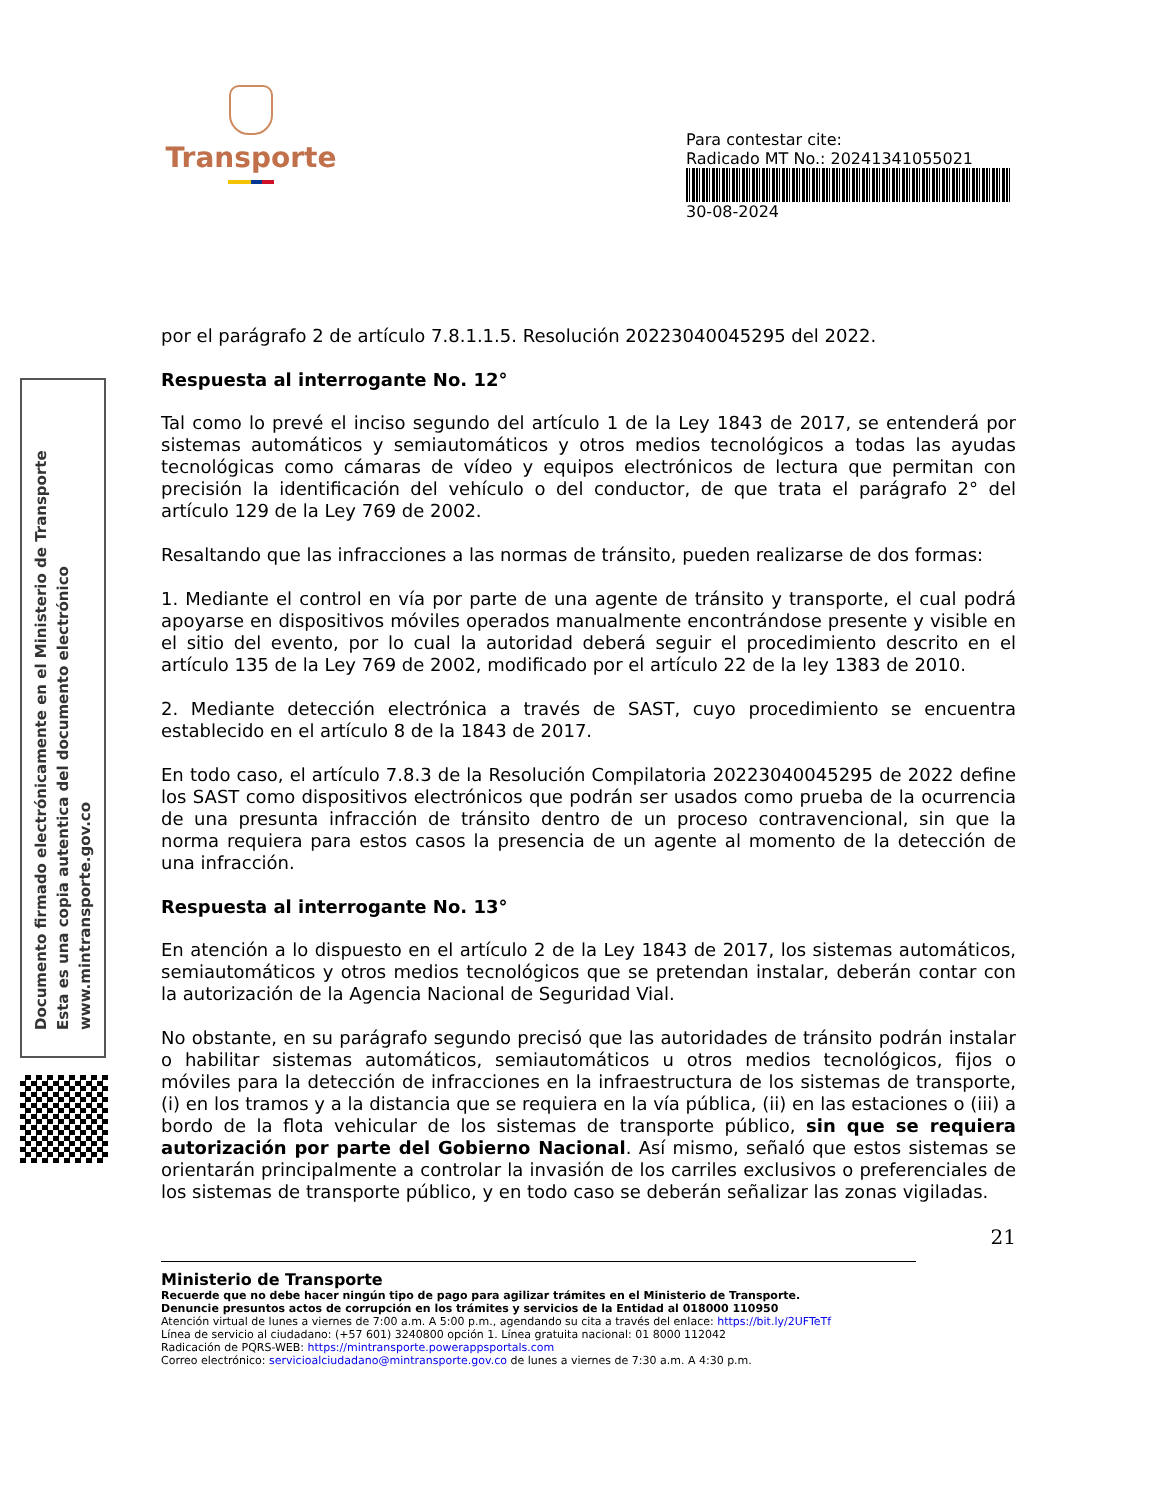Documento firmado electrónicamente en el Ministerio de Transporte
Esta es una copia autentica del documento electrónico
www.mintransporte.gov.co
Transporte
Para contestar cite:
Radicado MT No.: 20241341055021
30-08-2024
por el parágrafo 2 de artículo 7.8.1.1.5. Resolución 20223040045295 del 2022.
Respuesta al interrogante No. 12°
Tal como lo prevé el inciso segundo del artículo 1 de la Ley 1843 de 2017, se entenderá por sistemas automáticos y semiautomáticos y otros medios tecnológicos a todas las ayudas tecnológicas como cámaras de vídeo y equipos electrónicos de lectura que permitan con precisión la identificación del vehículo o del conductor, de que trata el parágrafo 2° del artículo 129 de la Ley 769 de 2002.
Resaltando que las infracciones a las normas de tránsito, pueden realizarse de dos formas:
1. Mediante el control en vía por parte de una agente de tránsito y transporte, el cual podrá apoyarse en dispositivos móviles operados manualmente encontrándose presente y visible en el sitio del evento, por lo cual la autoridad deberá seguir el procedimiento descrito en el artículo 135 de la Ley 769 de 2002, modificado por el artículo 22 de la ley 1383 de 2010.
2. Mediante detección electrónica a través de SAST, cuyo procedimiento se encuentra establecido en el artículo 8 de la 1843 de 2017.
En todo caso, el artículo 7.8.3 de la Resolución Compilatoria 20223040045295 de 2022 define los SAST como dispositivos electrónicos que podrán ser usados como prueba de la ocurrencia de una presunta infracción de tránsito dentro de un proceso contravencional, sin que la norma requiera para estos casos la presencia de un agente al momento de la detección de una infracción.
Respuesta al interrogante No. 13°
En atención a lo dispuesto en el artículo 2 de la Ley 1843 de 2017, los sistemas automáticos, semiautomáticos y otros medios tecnológicos que se pretendan instalar, deberán contar con la autorización de la Agencia Nacional de Seguridad Vial.
No obstante, en su parágrafo segundo precisó que las autoridades de tránsito podrán instalar o habilitar sistemas automáticos, semiautomáticos u otros medios tecnológicos, fijos o móviles para la detección de infracciones en la infraestructura de los sistemas de transporte, (i) en los tramos y a la distancia que se requiera en la vía pública, (ii) en las estaciones o (iii) a bordo de la flota vehicular de los sistemas de transporte público, sin que se requiera autorización por parte del Gobierno Nacional. Así mismo, señaló que estos sistemas se orientarán principalmente a controlar la invasión de los carriles exclusivos o preferenciales de los sistemas de transporte público, y en todo caso se deberán señalizar las zonas vigiladas.
21
Ministerio de Transporte
Recuerde que no debe hacer ningún tipo de pago para agilizar trámites en el Ministerio de Transporte.
Denuncie presuntos actos de corrupción en los trámites y servicios de la Entidad al 018000 110950
Atención virtual de lunes a viernes de 7:00 a.m. A 5:00 p.m., agendando su cita a través del enlace: https://bit.ly/2UFTeTf
Línea de servicio al ciudadano: (+57 601) 3240800 opción 1. Línea gratuita nacional: 01 8000 112042
Radicación de PQRS-WEB: https://mintransporte.powerappsportals.com
Correo electrónico: servicioalciudadano@mintransporte.gov.co de lunes a viernes de 7:30 a.m. A 4:30 p.m.